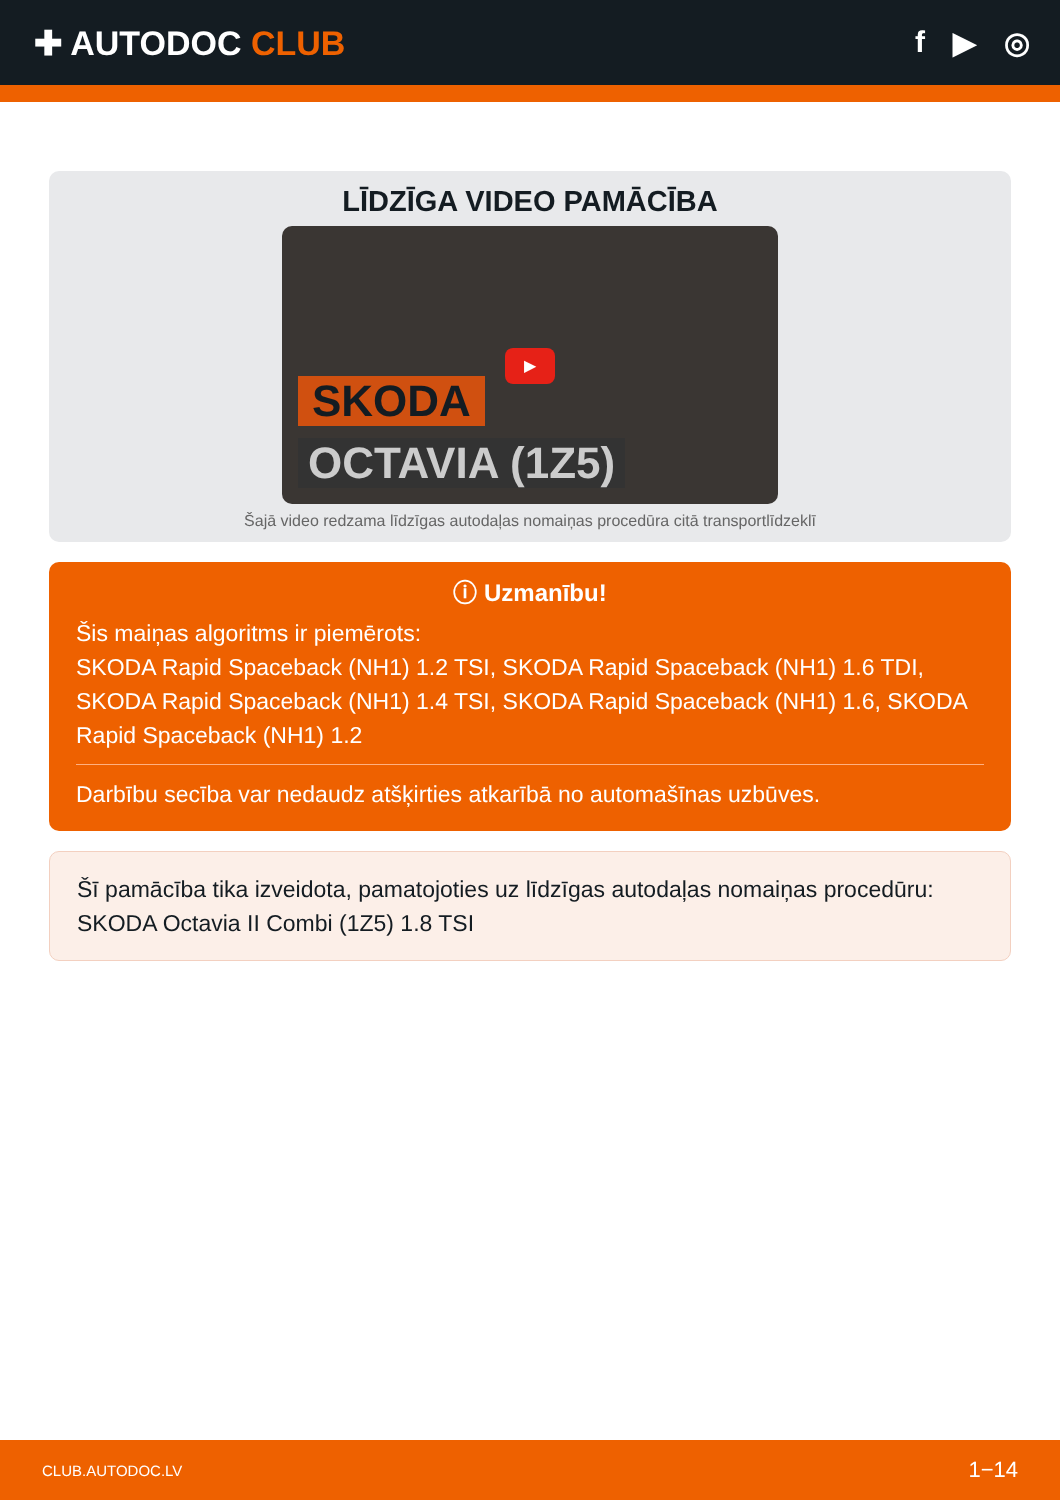✚ AUTODOC CLUB f ▶ ◎
LĪDZĪGA VIDEO PAMĀCĪBA
SKODA
OCTAVIA (1Z5)
▶
Šajā video redzama līdzīgas autodaļas nomaiņas procedūra citā transportlīdzeklī
ⓘ Uzmanību!
Šis maiņas algoritms ir piemērots:
SKODA Rapid Spaceback (NH1) 1.2 TSI, SKODA Rapid Spaceback (NH1) 1.6 TDI, SKODA Rapid Spaceback (NH1) 1.4 TSI, SKODA Rapid Spaceback (NH1) 1.6, SKODA Rapid Spaceback (NH1) 1.2
Darbību secība var nedaudz atšķirties atkarībā no automašīnas uzbūves.
Šī pamācība tika izveidota, pamatojoties uz līdzīgas autodaļas nomaiņas procedūru: SKODA Octavia II Combi (1Z5) 1.8 TSI
CLUB.AUTODOC.LV 1−14